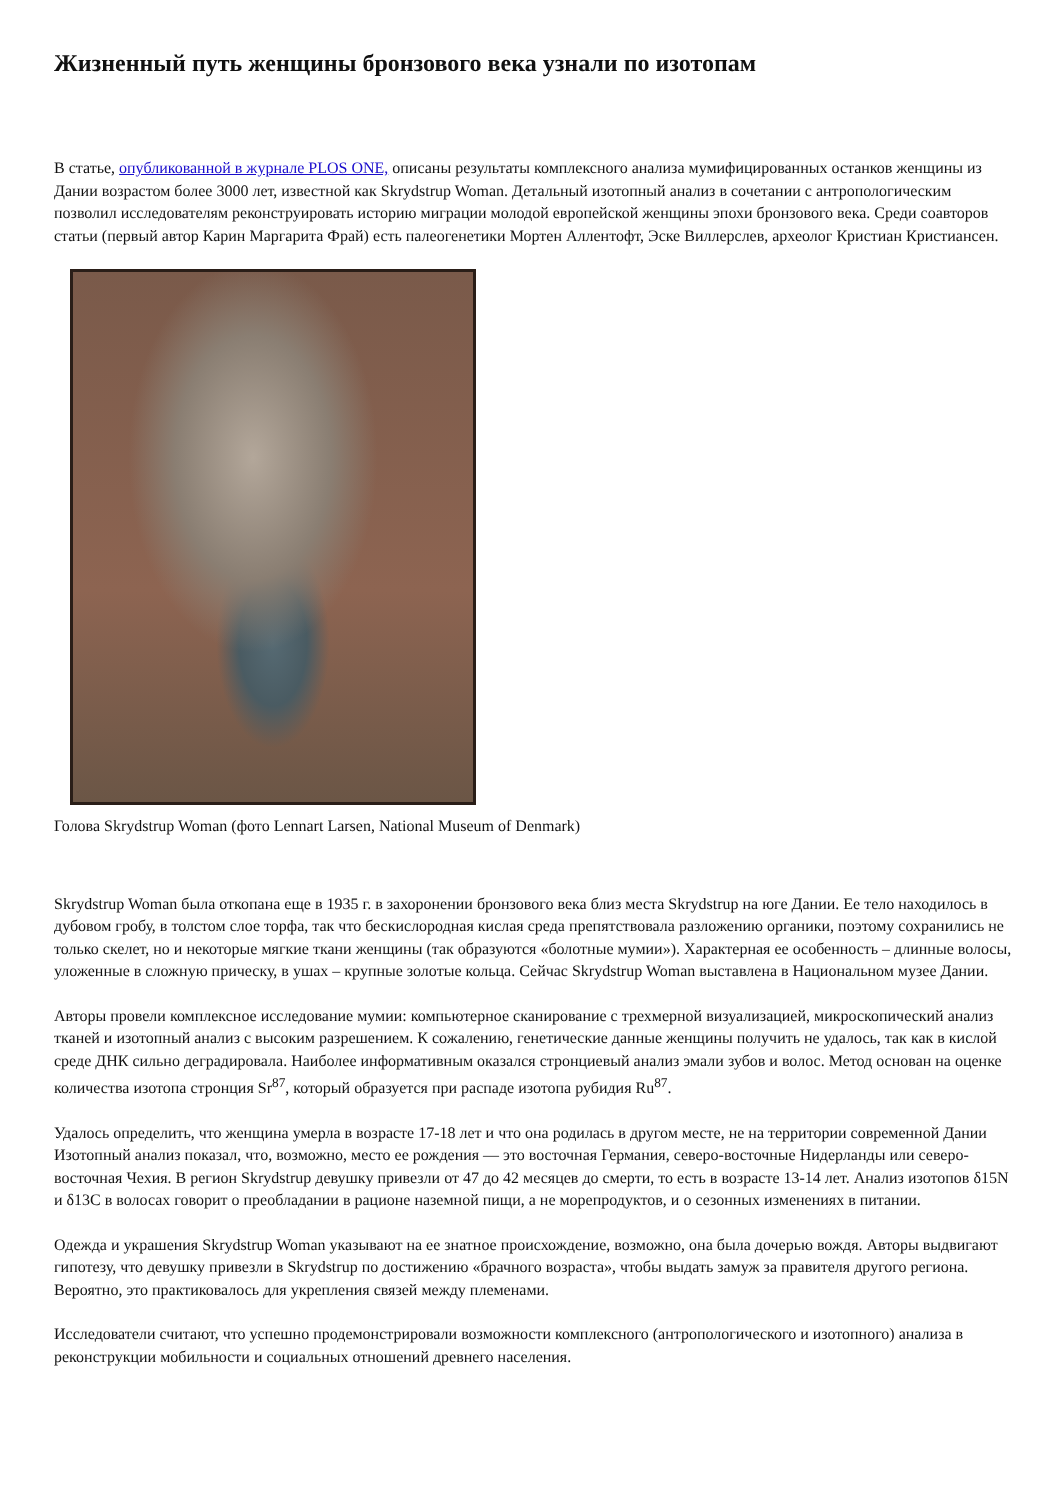Жизненный путь женщины бронзового века узнали по изотопам
В статье, опубликованной в журнале PLOS ONE, описаны результаты комплексного анализа мумифицированных останков женщины из Дании возрастом более 3000 лет, известной как Skrydstrup Woman. Детальный изотопный анализ в сочетании с антропологическим позволил исследователям реконструировать историю миграции молодой европейской женщины эпохи бронзового века. Среди соавторов статьи (первый автор Карин Маргарита Фрай) есть палеогенетики Мортен Аллентофт, Эске Виллерслев, археолог Кристиан Кристиансен.
Голова Skrydstrup Woman (фото Lennart Larsen, National Museum of Denmark)
Skrydstrup Woman была откопана еще в 1935 г. в захоронении бронзового века близ места Skrydstrup на юге Дании. Ее тело находилось в дубовом гробу, в толстом слое торфа, так что бескислородная кислая среда препятствовала разложению органики, поэтому сохранились не только скелет, но и некоторые мягкие ткани женщины (так образуются «болотные мумии»). Характерная ее особенность – длинные волосы, уложенные в сложную прическу, в ушах – крупные золотые кольца. Сейчас Skrydstrup Woman выставлена в Национальном музее Дании.
Авторы провели комплексное исследование мумии: компьютерное сканирование с трехмерной визуализацией, микроскопический анализ тканей и изотопный анализ с высоким разрешением. К сожалению, генетические данные женщины получить не удалось, так как в кислой среде ДНК сильно деградировала. Наиболее информативным оказался стронциевый анализ эмали зубов и волос. Метод основан на оценке количества изотопа стронция Sr<sup>87</sup>, который образуется при распаде изотопа рубидия Ru<sup>87</sup>.
Удалось определить, что женщина умерла в возрасте 17-18 лет и что она родилась в другом месте, не на территории современной Дании Изотопный анализ показал, что, возможно, место ее рождения — это восточная Германия, северо-восточные Нидерланды или северо-восточная Чехия. В регион Skrydstrup девушку привезли от 47 до 42 месяцев до смерти, то есть в возрасте 13-14 лет. Анализ изотопов δ15N и δ13C в волосах говорит о преобладании в рационе наземной пищи, а не морепродуктов, и о сезонных изменениях в питании.
Одежда и украшения Skrydstrup Woman указывают на ее знатное происхождение, возможно, она была дочерью вождя. Авторы выдвигают гипотезу, что девушку привезли в Skrydstrup по достижению «брачного возраста», чтобы выдать замуж за правителя другого региона. Вероятно, это практиковалось для укрепления связей между племенами.
Исследователи считают, что успешно продемонстрировали возможности комплексного (антропологического и изотопного) анализа в реконструкции мобильности и социальных отношений древнего населения.